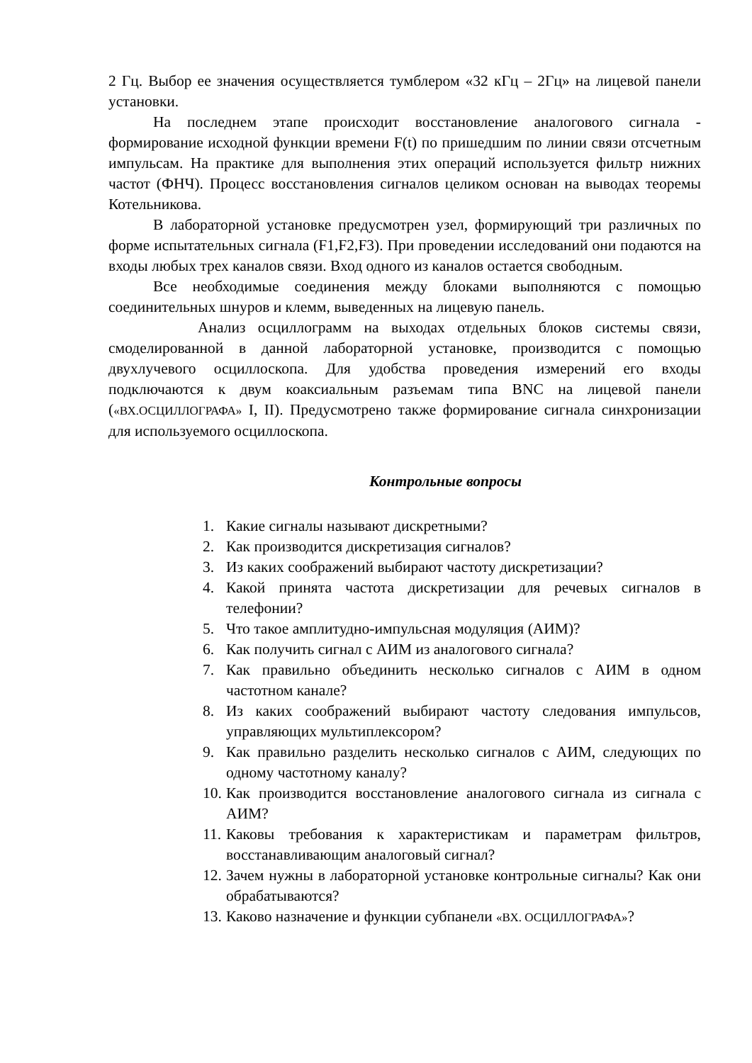2 Гц. Выбор ее значения осуществляется тумблером «32 кГц – 2Гц» на лицевой панели установки.
На последнем этапе происходит восстановление аналогового сигнала - формирование исходной функции времени F(t) по пришедшим по линии связи отсчетным импульсам. На практике для выполнения этих операций используется фильтр нижних частот (ФНЧ). Процесс восстановления сигналов целиком основан на выводах теоремы Котельникова.
В лабораторной установке предусмотрен узел, формирующий три различных по форме испытательных сигнала (F1,F2,F3). При проведении исследований они подаются на входы любых трех каналов связи. Вход одного из каналов остается свободным.
Все необходимые соединения между блоками выполняются с помощью соединительных шнуров и клемм, выведенных на лицевую панель.
Анализ осциллограмм на выходах отдельных блоков системы связи, смоделированной в данной лабораторной установке, производится с помощью двухлучевого осциллоскопа. Для удобства проведения измерений его входы подключаются к двум коаксиальным разъемам типа BNC на лицевой панели («ВХ.ОСЦИЛЛОГРАФА» I, II). Предусмотрено также формирование сигнала синхронизации для используемого осциллоскопа.
Контрольные вопросы
1. Какие сигналы называют дискретными?
2. Как производится дискретизация сигналов?
3. Из каких соображений выбирают частоту дискретизации?
4. Какой принята частота дискретизации для речевых сигналов в телефонии?
5. Что такое амплитудно-импульсная модуляция (АИМ)?
6. Как получить сигнал с АИМ из аналогового сигнала?
7. Как правильно объединить несколько сигналов с АИМ в одном частотном канале?
8. Из каких соображений выбирают частоту следования импульсов, управляющих мультиплексором?
9. Как правильно разделить несколько сигналов с АИМ, следующих по одному частотному каналу?
10. Как производится восстановление аналогового сигнала из сигнала с АИМ?
11. Каковы требования к характеристикам и параметрам фильтров, восстанавливающим аналоговый сигнал?
12. Зачем нужны в лабораторной установке контрольные сигналы? Как они обрабатываются?
13. Каково назначение и функции субпанели «ВХ. ОСЦИЛЛОГРАФА»?